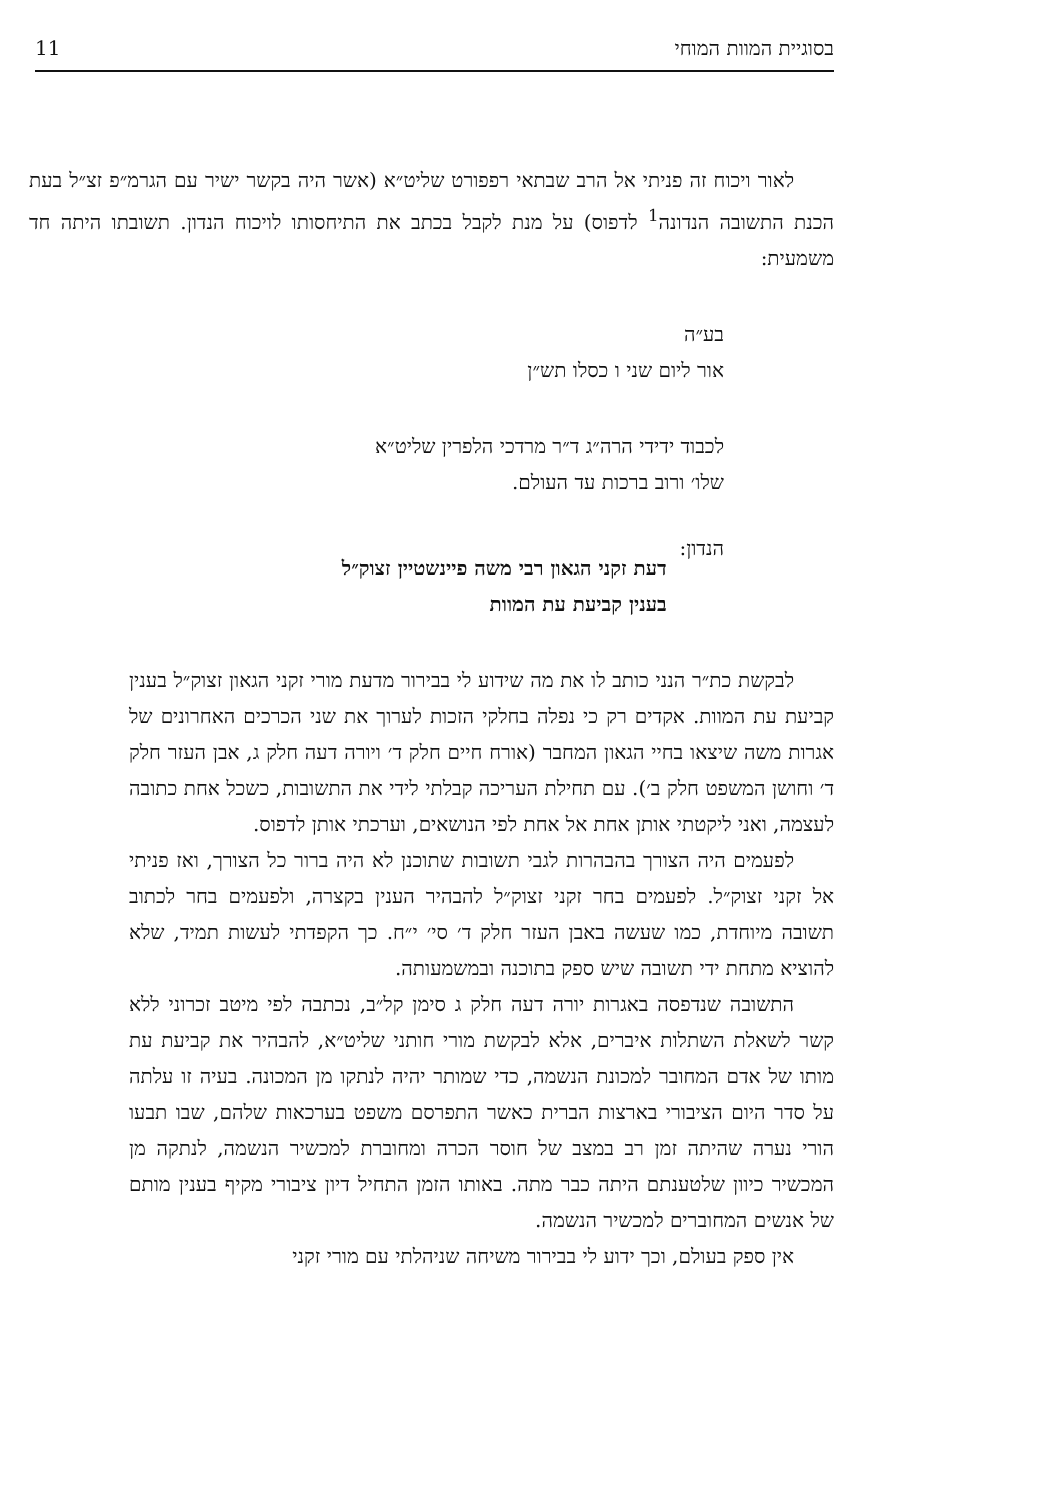בסוגיית המוות המוחי 11
לאור ויכוח זה פניתי אל הרב שבתאי רפפורט שליט״א (אשר היה בקשר ישיר עם הגרמ״פ זצ״ל בעת הכנת התשובה הנדונה<sup>1</sup> לדפוס) על מנת לקבל בכתב את התיחסותו לויכוח הנדון. תשובתו היתה חד משמעית:
בע״ה
אור ליום שני ו כסלו תש״ן
לכבוד ידידי הרה״ג ד״ר מרדכי הלפרין שליט״א
שלו׳ ורוב ברכות עד העולם.
הנדון:
דעת זקני הגאון רבי משה פיינשטיין זצוק״ל
בענין קביעת עת המוות
לבקשת כת״ר הנני כותב לו את מה שידוע לי בבירור מדעת מורי זקני הגאון זצוק״ל בענין קביעת עת המוות. אקדים רק כי נפלה בחלקי הזכות לערוך את שני הכרכים האחרונים של אגרות משה שיצאו בחיי הגאון המחבר (אורח חיים חלק ד׳ ויורה דעה חלק ג, אבן העזר חלק ד׳ וחושן המשפט חלק ב׳). עם תחילת העריכה קבלתי לידי את התשובות, כשכל אחת כתובה לעצמה, ואני ליקטתי אותן אחת אל אחת לפי הנושאים, וערכתי אותן לדפוס.
לפעמים היה הצורך בהבהרות לגבי תשובות שתוכנן לא היה ברור כל הצורך, ואז פניתי אל זקני זצוק״ל. לפעמים בחר זקני זצוק״ל להבהיר הענין בקצרה, ולפעמים בחר לכתוב תשובה מיוחדת, כמו שעשה באבן העזר חלק ד׳ סי׳ י״ח. כך הקפדתי לעשות תמיד, שלא להוציא מתחת ידי תשובה שיש ספק בתוכנה ובמשמעותה.
התשובה שנדפסה באגרות יורה דעה חלק ג סימן קל״ב, נכתבה לפי מיטב זכרוני ללא קשר לשאלת השתלות איברים, אלא לבקשת מורי חותני שליט״א, להבהיר את קביעת עת מותו של אדם המחובר למכונת הנשמה, כדי שמותר יהיה לנתקו מן המכונה. בעיה זו עלתה על סדר היום הציבורי בארצות הברית כאשר התפרסם משפט בערכאות שלהם, שבו תבעו הורי נערה שהיתה זמן רב במצב של חוסר הכרה ומחוברת למכשיר הנשמה, לנתקה מן המכשיר כיוון שלטענתם היתה כבר מתה. באותו הזמן התחיל דיון ציבורי מקיף בענין מותם של אנשים המחוברים למכשיר הנשמה.
אין ספק בעולם, וכך ידוע לי בבירור משיחה שניהלתי עם מורי זקני